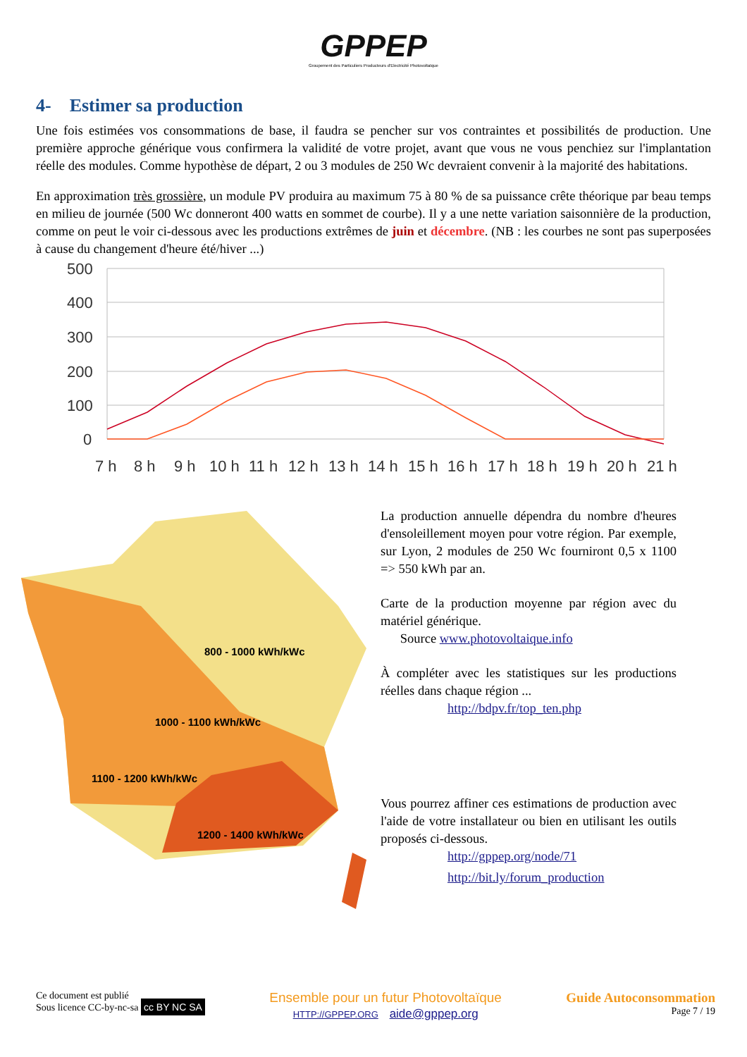GPPEP
Groupement des Particuliers Producteurs d'Electricité Photovoltaïque
4- Estimer sa production
Une fois estimées vos consommations de base, il faudra se pencher sur vos contraintes et possibilités de production. Une première approche générique vous confirmera la validité de votre projet, avant que vous ne vous penchiez sur l'implantation réelle des modules. Comme hypothèse de départ, 2 ou 3 modules de 250 Wc devraient convenir à la majorité des habitations.
En approximation très grossière, un module PV produira au maximum 75 à 80 % de sa puissance crête théorique par beau temps en milieu de journée (500 Wc donneront 400 watts en sommet de courbe). Il y a une nette variation saisonnière de la production, comme on peut le voir ci-dessous avec les productions extrêmes de juin et décembre. (NB : les courbes ne sont pas superposées à cause du changement d'heure été/hiver ...)
500
400
300
200
100
0
7 h
8 h
9 h
10 h
11 h
12 h
13 h
14 h
15 h
16 h
17 h
18 h
19 h
20 h
21 h
800 - 1000 kWh/kWc
1000 - 1100 kWh/kWc
1100 - 1200 kWh/kWc
1200 - 1400 kWh/kWc
La production annuelle dépendra du nombre d'heures d'ensoleillement moyen pour votre région. Par exemple, sur Lyon, 2 modules de 250 Wc fourniront 0,5 x 1100 => 550 kWh par an.
Carte de la production moyenne par région avec du matériel générique.
Source www.photovoltaique.info
À compléter avec les statistiques sur les productions réelles dans chaque région ...
http://bdpv.fr/top_ten.php
Vous pourrez affiner ces estimations de production avec l'aide de votre installateur ou bien en utilisant les outils proposés ci-dessous.
http://gppep.org/node/71
http://bit.ly/forum_production
Ce document est publié
Sous licence CC-by-nc-sa cc BY NC SA
Ensemble pour un futur Photovoltaïque
HTTP://GPPEP.ORG aide@gppep.org
Guide Autoconsommation
Page 7 / 19